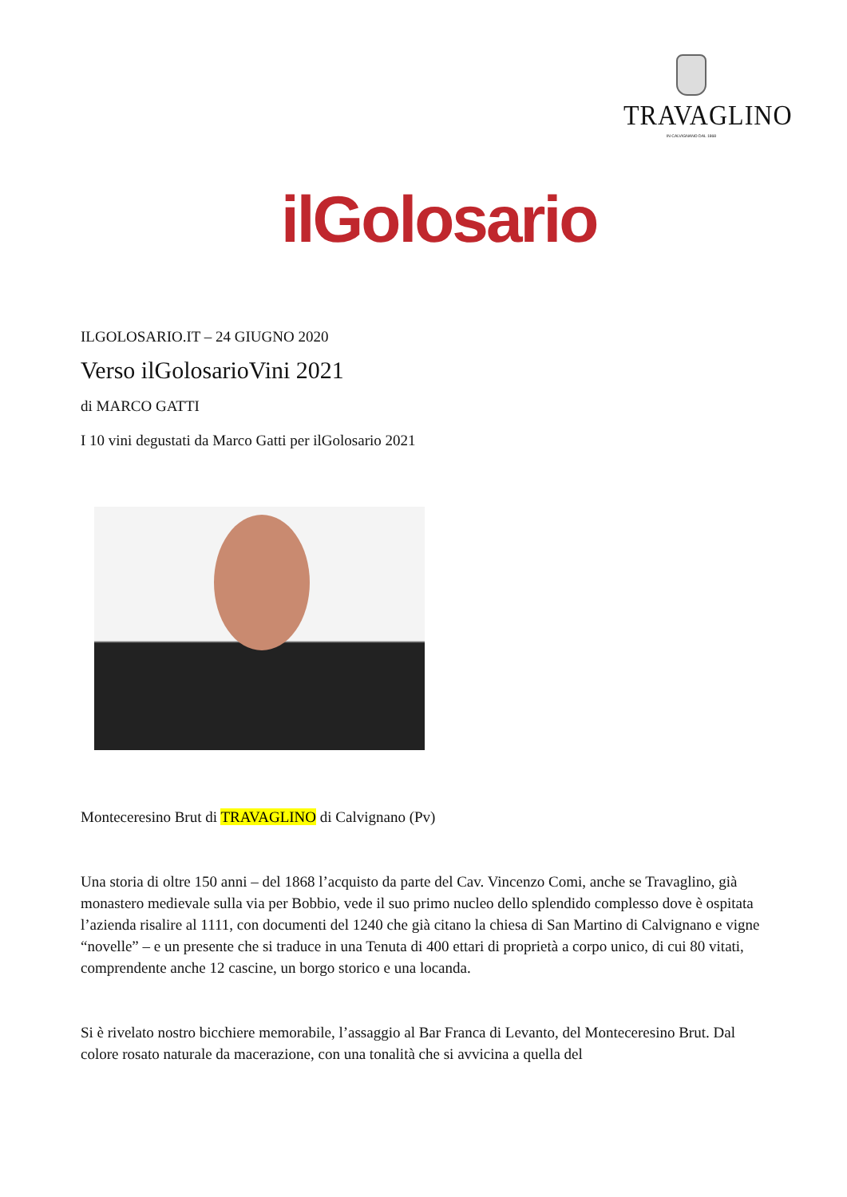TRAVAGLINO
IN CALVIGNANO DAL 1868
ilGolosario
ILGOLOSARIO.IT – 24 GIUGNO 2020
Verso ilGolosarioVini 2021
di MARCO GATTI
I 10 vini degustati da Marco Gatti per ilGolosario 2021
Monteceresino Brut di TRAVAGLINO di Calvignano (Pv)
Una storia di oltre 150 anni – del 1868 l’acquisto da parte del Cav. Vincenzo Comi, anche se Travaglino, già monastero medievale sulla via per Bobbio, vede il suo primo nucleo dello splendido complesso dove è ospitata l’azienda risalire al 1111, con documenti del 1240 che già citano la chiesa di San Martino di Calvignano e vigne “novelle” – e un presente che si traduce in una Tenuta di 400 ettari di proprietà a corpo unico, di cui 80 vitati, comprendente anche 12 cascine, un borgo storico e una locanda.
Si è rivelato nostro bicchiere memorabile, l’assaggio al Bar Franca di Levanto, del Monteceresino Brut. Dal colore rosato naturale da macerazione, con una tonalità che si avvicina a quella del